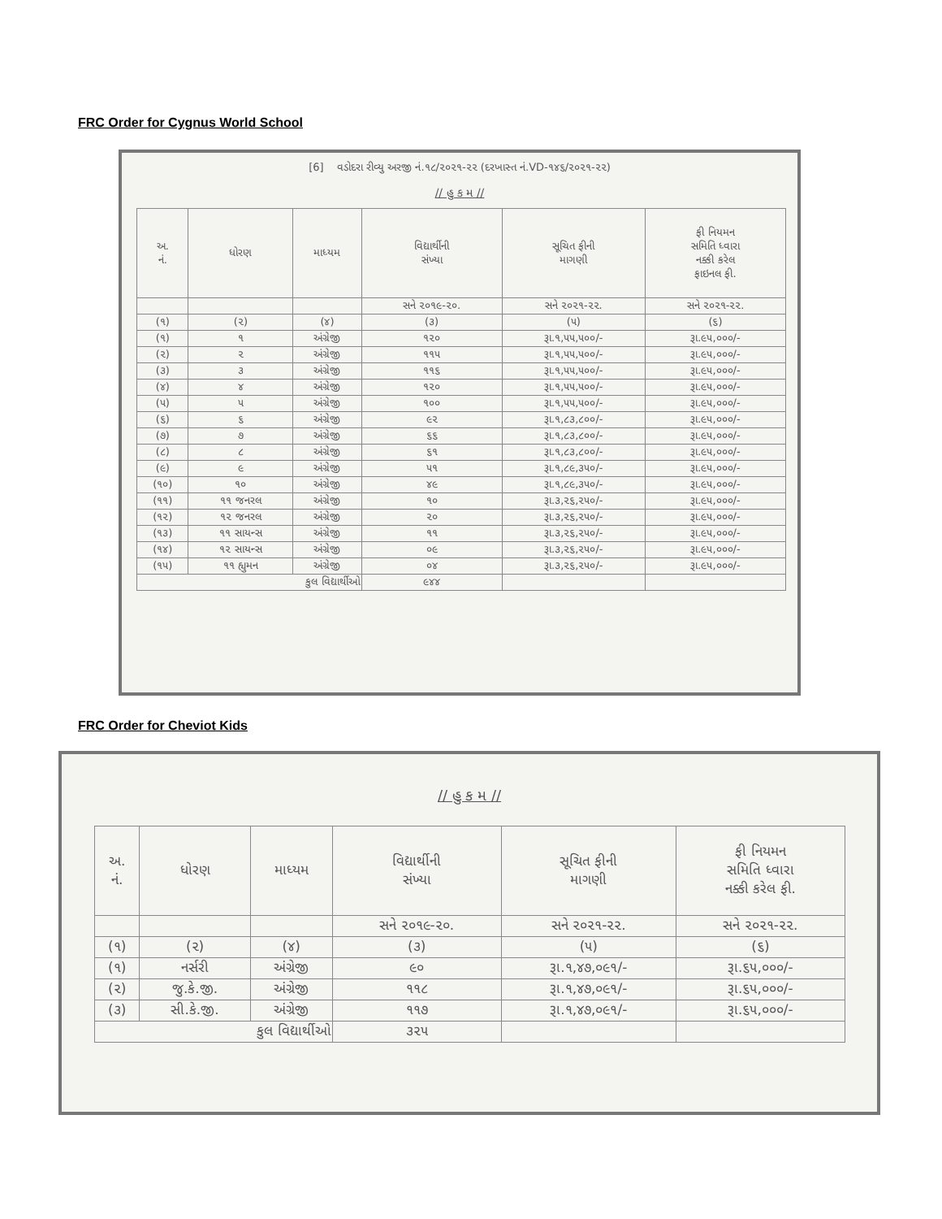FRC Order for Cygnus World School
[6] વડોદરા રીવ્યુ અરજી નં.૧૮/૨૦૨૧-૨૨ (દરખાસ્ત નં.VD-૧૪૬/૨૦૨૧-૨૨)
// હુ ક મ //
| અ. નં. | ધોરણ | માધ્યમ | વિદ્યાર્થીની સંખ્યા | સૂચિત ફીની માગણી | ફી નિયમન સમિતિ ધ્વારા નક્કી કરેલ ફાઇનલ ફી. |
| --- | --- | --- | --- | --- | --- |
| | | | સને ૨૦૧૯-૨૦. | સને ૨૦૨૧-૨૨. | સને ૨૦૨૧-૨૨. |
| (૧) | (૨) | (૪) | (૩) | (૫) | (૬) |
| (૧) | ૧ | અંગ્રેજી | ૧૨૦ | રૂા.૧,૫૫,૫૦૦/- | રૂા.૯૫,૦૦૦/- |
| (૨) | ૨ | અંગ્રેજી | ૧૧૫ | રૂા.૧,૫૫,૫૦૦/- | રૂા.૯૫,૦૦૦/- |
| (૩) | ૩ | અંગ્રેજી | ૧૧૬ | રૂા.૧,૫૫,૫૦૦/- | રૂા.૯૫,૦૦૦/- |
| (૪) | ૪ | અંગ્રેજી | ૧૨૦ | રૂા.૧,૫૫,૫૦૦/- | રૂા.૯૫,૦૦૦/- |
| (૫) | ૫ | અંગ્રેજી | ૧૦૦ | રૂા.૧,૫૫,૫૦૦/- | રૂા.૯૫,૦૦૦/- |
| (૬) | ૬ | અંગ્રેજી | ૯૨ | રૂા.૧,૮૩,૮૦૦/- | રૂા.૯૫,૦૦૦/- |
| (૭) | ૭ | અંગ્રેજી | ૬૬ | રૂા.૧,૮૩,૮૦૦/- | રૂા.૯૫,૦૦૦/- |
| (૮) | ૮ | અંગ્રેજી | ૬૧ | રૂા.૧,૮૩,૮૦૦/- | રૂા.૯૫,૦૦૦/- |
| (૯) | ૯ | અંગ્રેજી | ૫૧ | રૂા.૧,૮૯,૩૫૦/- | રૂા.૯૫,૦૦૦/- |
| (૧૦) | ૧૦ | અંગ્રેજી | ૪૯ | રૂા.૧,૮૯,૩૫૦/- | રૂા.૯૫,૦૦૦/- |
| (૧૧) | ૧૧ જનરલ | અંગ્રેજી | ૧૦ | રૂા.૩,૨૬,૨૫૦/- | રૂા.૯૫,૦૦૦/- |
| (૧૨) | ૧૨ જનરલ | અંગ્રેજી | ૨૦ | રૂા.૩,૨૬,૨૫૦/- | રૂા.૯૫,૦૦૦/- |
| (૧૩) | ૧૧ સાયન્સ | અંગ્રેજી | ૧૧ | રૂા.૩,૨૬,૨૫૦/- | રૂા.૯૫,૦૦૦/- |
| (૧૪) | ૧૨ સાયન્સ | અંગ્રેજી | ૦૯ | રૂા.૩,૨૬,૨૫૦/- | રૂા.૯૫,૦૦૦/- |
| (૧૫) | ૧૧ હ્યુમન | અંગ્રેજી | ૦૪ | રૂા.૩,૨૬,૨૫૦/- | રૂા.૯૫,૦૦૦/- |
| કુલ વિદ્યાર્થીઓ | | | ૯૪૪ | | |
FRC Order for Cheviot Kids
// હુ ક મ //
| અ. નં. | ધોરણ | માધ્યમ | વિદ્યાર્થીની સંખ્યા | સૂચિત ફીની માગણી | ફી નિયમન સમિતિ ધ્વારા નક્કી કરેલ ફી. |
| --- | --- | --- | --- | --- | --- |
| | | | સને ૨૦૧૯-૨૦. | સને ૨૦૨૧-૨૨. | સને ૨૦૨૧-૨૨. |
| (૧) | (૨) | (૪) | (૩) | (૫) | (૬) |
| (૧) | નર્સરી | અંગ્રેજી | ૯૦ | રૂા.૧,૪૭,૦૯૧/- | રૂા.૬૫,૦૦૦/- |
| (૨) | જુ.કે.જી. | અંગ્રેજી | ૧૧૮ | રૂા.૧,૪૭,૦૯૧/- | રૂા.૬૫,૦૦૦/- |
| (૩) | સી.કે.જી. | અંગ્રેજી | ૧૧૭ | રૂા.૧,૪૭,૦૯૧/- | રૂા.૬૫,૦૦૦/- |
| કુલ વિદ્યાર્થીઓ | | | ૩૨૫ | | |